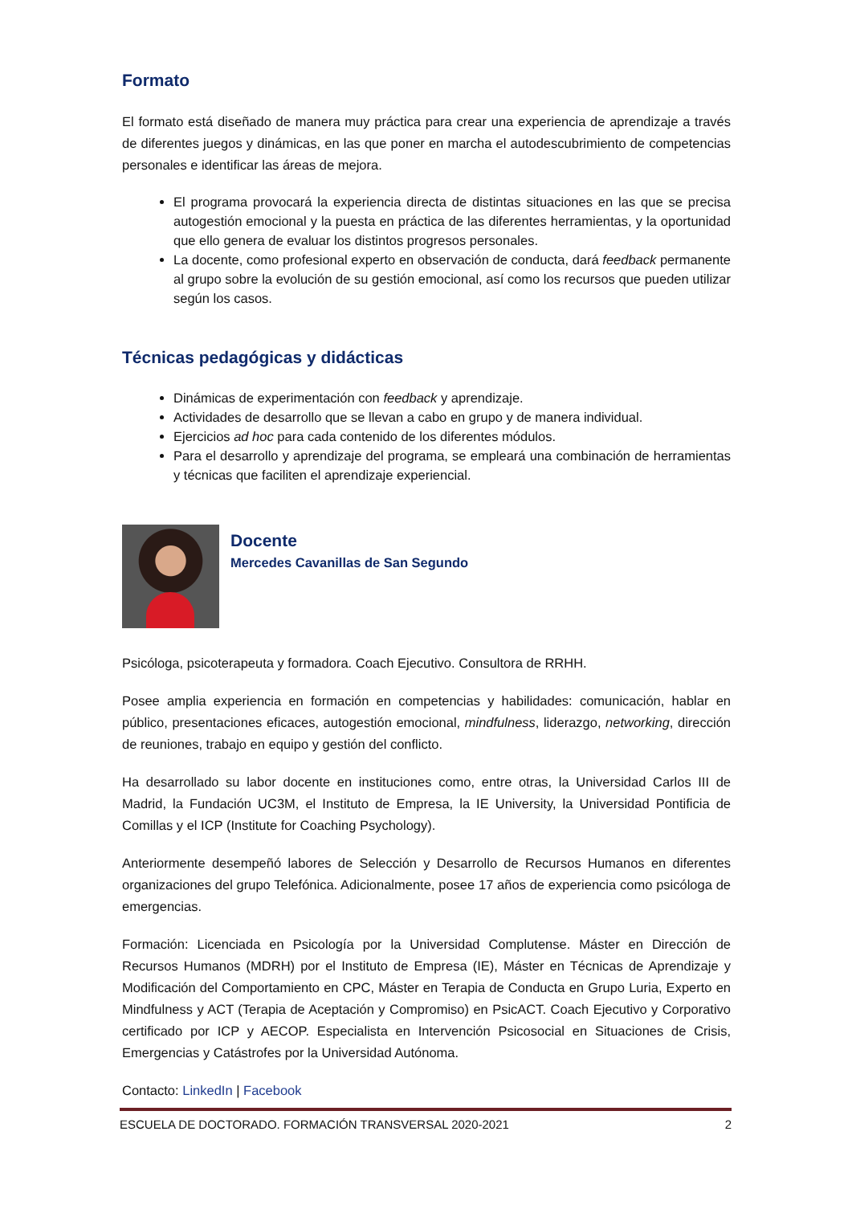Formato
El formato está diseñado de manera muy práctica para crear una experiencia de aprendizaje a través de diferentes juegos y dinámicas, en las que poner en marcha el autodescubrimiento de competencias personales e identificar las áreas de mejora.
El programa provocará la experiencia directa de distintas situaciones en las que se precisa autogestión emocional y la puesta en práctica de las diferentes herramientas, y la oportunidad que ello genera de evaluar los distintos progresos personales.
La docente, como profesional experto en observación de conducta, dará feedback permanente al grupo sobre la evolución de su gestión emocional, así como los recursos que pueden utilizar según los casos.
Técnicas pedagógicas y didácticas
Dinámicas de experimentación con feedback y aprendizaje.
Actividades de desarrollo que se llevan a cabo en grupo y de manera individual.
Ejercicios ad hoc para cada contenido de los diferentes módulos.
Para el desarrollo y aprendizaje del programa, se empleará una combinación de herramientas y técnicas que faciliten el aprendizaje experiencial.
Docente
Mercedes Cavanillas de San Segundo
Psicóloga, psicoterapeuta y formadora. Coach Ejecutivo. Consultora de RRHH.
Posee amplia experiencia en formación en competencias y habilidades: comunicación, hablar en público, presentaciones eficaces, autogestión emocional, mindfulness, liderazgo, networking, dirección de reuniones, trabajo en equipo y gestión del conflicto.
Ha desarrollado su labor docente en instituciones como, entre otras, la Universidad Carlos III de Madrid, la Fundación UC3M, el Instituto de Empresa, la IE University, la Universidad Pontificia de Comillas y el ICP (Institute for Coaching Psychology).
Anteriormente desempeñó labores de Selección y Desarrollo de Recursos Humanos en diferentes organizaciones del grupo Telefónica. Adicionalmente, posee 17 años de experiencia como psicóloga de emergencias.
Formación: Licenciada en Psicología por la Universidad Complutense. Máster en Dirección de Recursos Humanos (MDRH) por el Instituto de Empresa (IE), Máster en Técnicas de Aprendizaje y Modificación del Comportamiento en CPC, Máster en Terapia de Conducta en Grupo Luria, Experto en Mindfulness y ACT (Terapia de Aceptación y Compromiso) en PsicACT. Coach Ejecutivo y Corporativo certificado por ICP y AECOP. Especialista en Intervención Psicosocial en Situaciones de Crisis, Emergencias y Catástrofes por la Universidad Autónoma.
Contacto: LinkedIn | Facebook
ESCUELA DE DOCTORADO. FORMACIÓN TRANSVERSAL 2020-2021 2